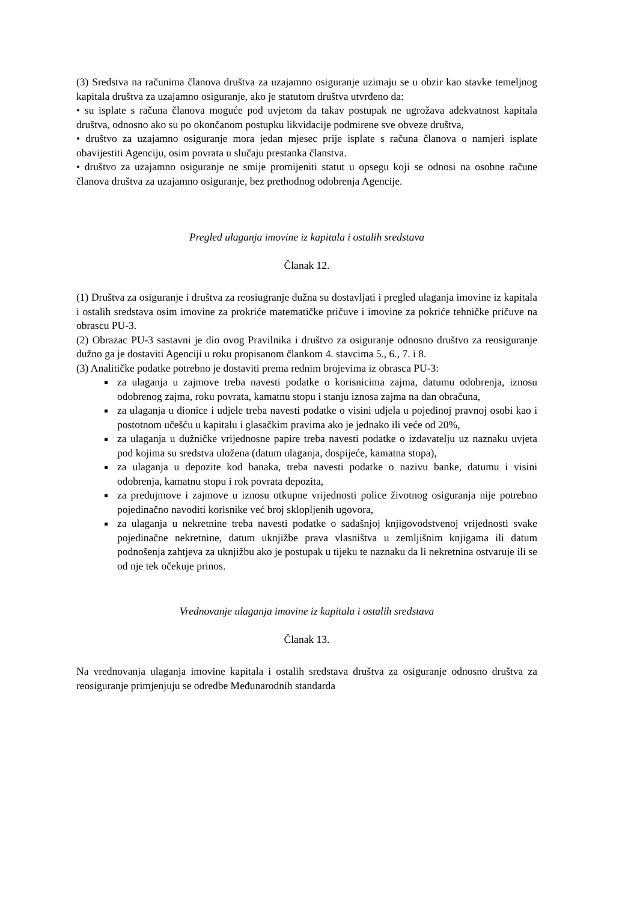(3) Sredstva na računima članova društva za uzajamno osiguranje uzimaju se u obzir kao stavke temeljnog kapitala društva za uzajamno osiguranje, ako je statutom društva utvrđeno da:
• su isplate s računa članova moguće pod uvjetom da takav postupak ne ugrožava adekvatnost kapitala društva, odnosno ako su po okončanom postupku likvidacije podmirene sve obveze društva,
• društvo za uzajamno osiguranje mora jedan mjesec prije isplate s računa članova o namjeri isplate obavijestiti Agenciju, osim povrata u slučaju prestanka članstva.
• društvo za uzajamno osiguranje ne smije promijeniti statut u opsegu koji se odnosi na osobne račune članova društva za uzajamno osiguranje, bez prethodnog odobrenja Agencije.
Pregled ulaganja imovine iz kapitala i ostalih sredstava
Članak 12.
(1) Društva za osiguranje i društva za reosiugranje dužna su dostavljati i pregled ulaganja imovine iz kapitala i ostalih sredstava osim imovine za prokriće matematičke pričuve i imovine za pokriće tehničke pričuve na obrascu PU-3.
(2) Obrazac PU-3 sastavni je dio ovog Pravilnika i društvo za osiguranje odnosno društvo za reosiguranje dužno ga je dostaviti Agenciji u roku propisanom člankom 4. stavcima 5., 6., 7. i 8.
(3) Analitičke podatke potrebno je dostaviti prema rednim brojevima iz obrasca PU-3:
za ulaganja u zajmove treba navesti podatke o korisnicima zajma, datumu odobrenja, iznosu odobrenog zajma, roku povrata, kamatnu stopu i stanju iznosa zajma na dan obračuna,
za ulaganja u dionice i udjele treba navesti podatke o visini udjela u pojedinoj pravnoj osobi kao i postotnom učešću u kapitalu i glasačkim pravima ako je jednako ili veće od 20%,
za ulaganja u dužničke vrijednosne papire treba navesti podatke o izdavatelju uz naznaku uvjeta pod kojima su sredstva uložena (datum ulaganja, dospijeće, kamatna stopa),
za ulaganja u depozite kod banaka, treba navesti podatke o nazivu banke, datumu i visini odobrenja, kamatnu stopu i rok povrata depozita,
za predujmove i zajmove u iznosu otkupne vrijednosti police životnog osiguranja nije potrebno pojedinačno navoditi korisnike već broj sklopljenih ugovora,
za ulaganja u nekretnine treba navesti podatke o sadašnjoj knjigovodstvenoj vrijednosti svake pojedinačne nekretnine, datum uknjižbe prava vlasništva u zemljišnim knjigama ili datum podnošenja zahtjeva za uknjižbu ako je postupak u tijeku te naznaku da li nekretnina ostvaruje ili se od nje tek očekuje prinos.
Vrednovanje ulaganja imovine iz kapitala i ostalih sredstava
Članak 13.
Na vrednovanja ulaganja imovine kapitala i ostalih sredstava društva za osiguranje odnosno društva za reosiguranje primjenjuju se odredbe Međunarodnih standarda